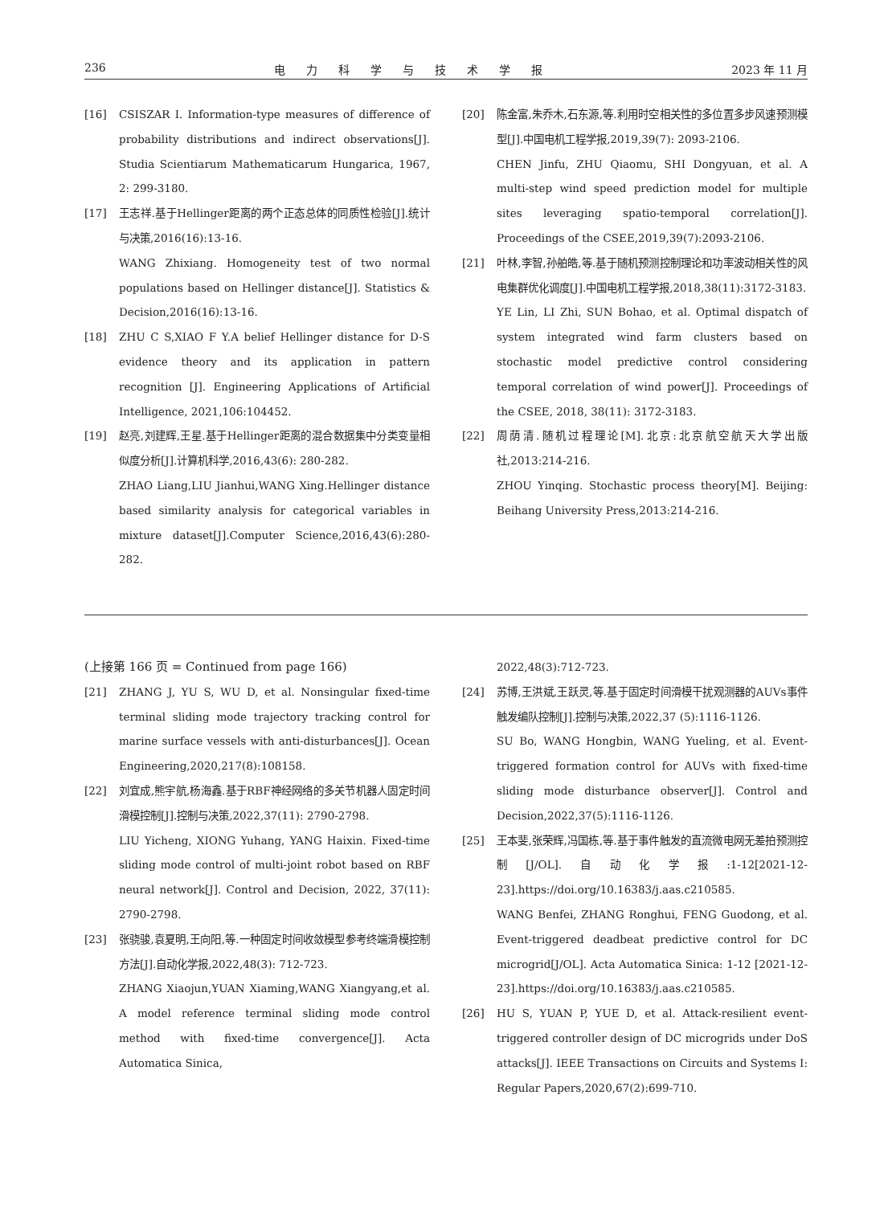236 电力科学与技术学报 2023 年 11 月
[16] CSISZAR I. Information-type measures of difference of probability distributions and indirect observations[J]. Studia Scientiarum Mathematicarum Hungarica, 1967, 2: 299-3180.
[17] 王志祥.基于Hellinger距离的两个正态总体的同质性检验[J].统计与决策,2016(16):13-16.
WANG Zhixiang. Homogeneity test of two normal populations based on Hellinger distance[J]. Statistics & Decision,2016(16):13-16.
[18] ZHU C S,XIAO F Y.A belief Hellinger distance for D-S evidence theory and its application in pattern recognition [J]. Engineering Applications of Artificial Intelligence, 2021,106:104452.
[19] 赵亮,刘建辉,王星.基于Hellinger距离的混合数据集中分类变量相似度分析[J].计算机科学,2016,43(6): 280-282.
ZHAO Liang,LIU Jianhui,WANG Xing.Hellinger distance based similarity analysis for categorical variables in mixture dataset[J].Computer Science,2016,43(6):280-282.
[20] 陈金富,朱乔木,石东源,等.利用时空相关性的多位置多步风速预测模型[J].中国电机工程学报,2019,39(7): 2093-2106.
CHEN Jinfu, ZHU Qiaomu, SHI Dongyuan, et al. A multi-step wind speed prediction model for multiple sites leveraging spatio-temporal correlation[J]. Proceedings of the CSEE,2019,39(7):2093-2106.
[21] 叶林,李智,孙舶皓,等.基于随机预测控制理论和功率波动相关性的风电集群优化调度[J].中国电机工程学报,2018,38(11):3172-3183.
YE Lin, LI Zhi, SUN Bohao, et al. Optimal dispatch of system integrated wind farm clusters based on stochastic model predictive control considering temporal correlation of wind power[J]. Proceedings of the CSEE, 2018, 38(11): 3172-3183.
[22] 周荫清.随机过程理论[M].北京:北京航空航天大学出版社,2013:214-216.
ZHOU Yinqing. Stochastic process theory[M]. Beijing: Beihang University Press,2013:214-216.
(上接第 166 页 = Continued from page 166)
[21] ZHANG J, YU S, WU D, et al. Nonsingular fixed-time terminal sliding mode trajectory tracking control for marine surface vessels with anti-disturbances[J]. Ocean Engineering,2020,217(8):108158.
[22] 刘宜成,熊宇航,杨海鑫.基于RBF神经网络的多关节机器人固定时间滑模控制[J].控制与决策,2022,37(11): 2790-2798.
LIU Yicheng, XIONG Yuhang, YANG Haixin. Fixed-time sliding mode control of multi-joint robot based on RBF neural network[J]. Control and Decision, 2022, 37(11): 2790-2798.
[23] 张骁骏,袁夏明,王向阳,等.一种固定时间收敛模型参考终端滑模控制方法[J].自动化学报,2022,48(3): 712-723.
ZHANG Xiaojun,YUAN Xiaming,WANG Xiangyang,et al. A model reference terminal sliding mode control method with fixed-time convergence[J]. Acta Automatica Sinica,
2022,48(3):712-723.
[24] 苏博,王洪斌,王跃灵,等.基于固定时间滑模干扰观测器的AUVs事件触发编队控制[J].控制与决策,2022,37 (5):1116-1126.
SU Bo, WANG Hongbin, WANG Yueling, et al. Event-triggered formation control for AUVs with fixed-time sliding mode disturbance observer[J]. Control and Decision,2022,37(5):1116-1126.
[25] 王本斐,张荣辉,冯国栋,等.基于事件触发的直流微电网无差拍预测控制[J/OL].自动化学报:1-12[2021-12-23].https://doi.org/10.16383/j.aas.c210585.
WANG Benfei, ZHANG Ronghui, FENG Guodong, et al. Event-triggered deadbeat predictive control for DC microgrid[J/OL]. Acta Automatica Sinica: 1-12 [2021-12-23].https://doi.org/10.16383/j.aas.c210585.
[26] HU S, YUAN P, YUE D, et al. Attack-resilient event-triggered controller design of DC microgrids under DoS attacks[J]. IEEE Transactions on Circuits and Systems I: Regular Papers,2020,67(2):699-710.